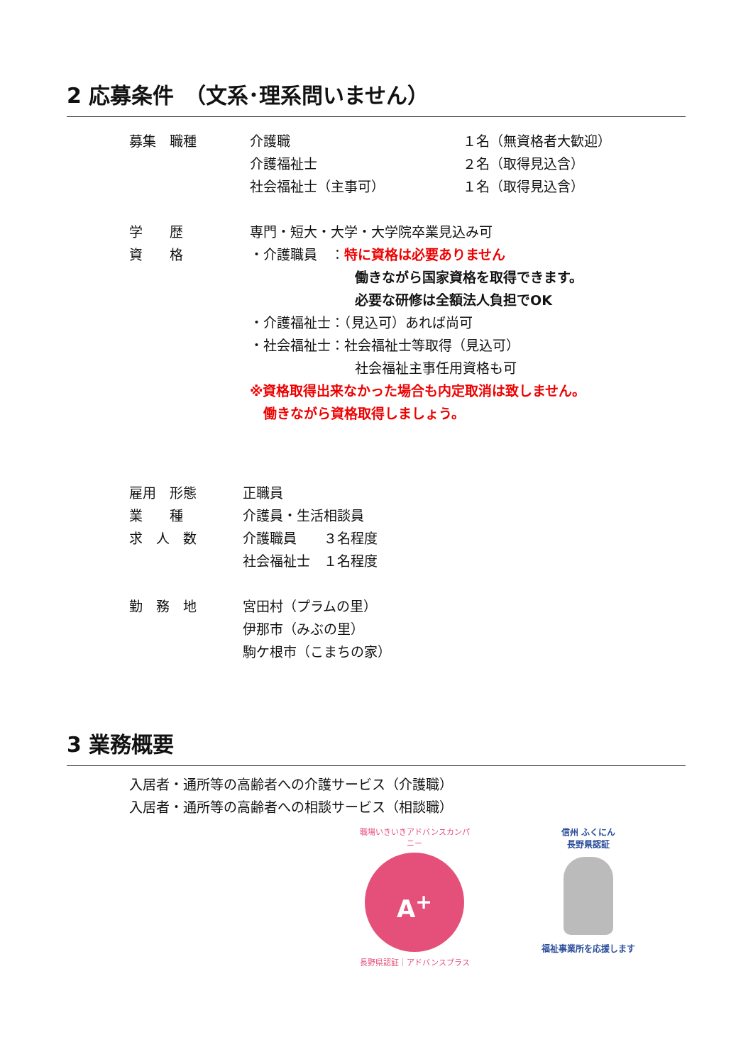2 応募条件　（文系･理系問いません）
募集　職種 介護職
介護福祉士
社会福祉士（主事可）
１名（無資格者大歓迎）
２名（取得見込含）
１名（取得見込含）
学　　歴 専門・短大・大学・大学院卒業見込み可
資　　格 ・介護職員　：特に資格は必要ありません
働きながら国家資格を取得できます。
必要な研修は全額法人負担でOK
・介護福祉士：（見込可）あれば尚可
・社会福祉士：社会福祉士等取得（見込可）
社会福祉主事任用資格も可
※資格取得出来なかった場合も内定取消は致しません。
　働きながら資格取得しましょう。
雇用　形態 正職員
業　　種 介護員・生活相談員
求　人　数 介護職員　　３名程度
社会福祉士　１名程度
勤　務　地 宮田村（プラムの里）
伊那市（みぶの里）
駒ケ根市（こまちの家）
3 業務概要
入居者・通所等の高齢者への介護サービス（介護職）
入居者・通所等の高齢者への相談サービス（相談職）
職場いきいきアドバンスカンパニー
A<sup>+</sup>
長野県認証｜アドバンスプラス
信州 ふくにん
長野県認証
福祉事業所を応援します